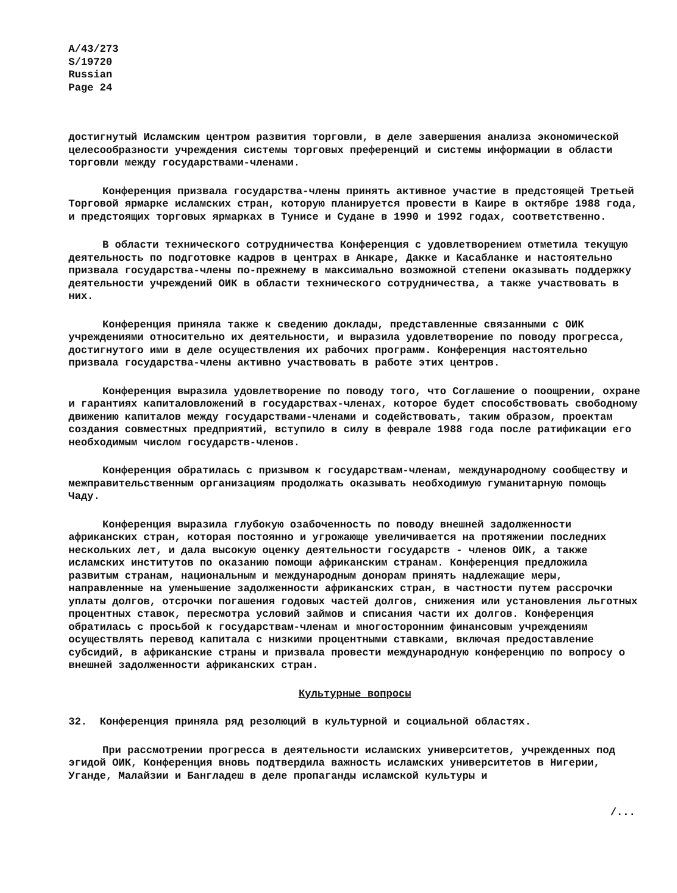A/43/273
S/19720
Russian
Page 24
достигнутый Исламским центром развития торговли, в деле завершения анализа экономической целесообразности учреждения системы торговых преференций и системы информации в области торговли между государствами-членами.
Конференция призвала государства-члены принять активное участие в предстоящей Третьей Торговой ярмарке исламских стран, которую планируется провести в Каире в октябре 1988 года, и предстоящих торговых ярмарках в Тунисе и Судане в 1990 и 1992 годах, соответственно.
В области технического сотрудничества Конференция с удовлетворением отметила текущую деятельность по подготовке кадров в центрах в Анкаре, Дакке и Касабланке и настоятельно призвала государства-члены по-прежнему в максимально возможной степени оказывать поддержку деятельности учреждений ОИК в области технического сотрудничества, а также участвовать в них.
Конференция приняла также к сведению доклады, представленные связанными с ОИК учреждениями относительно их деятельности, и выразила удовлетворение по поводу прогресса, достигнутого ими в деле осуществления их рабочих программ. Конференция настоятельно призвала государства-члены активно участвовать в работе этих центров.
Конференция выразила удовлетворение по поводу того, что Соглашение о поощрении, охране и гарантиях капиталовложений в государствах-членах, которое будет способствовать свободному движению капиталов между государствами-членами и содействовать, таким образом, проектам создания совместных предприятий, вступило в силу в феврале 1988 года после ратификации его необходимым числом государств-членов.
Конференция обратилась с призывом к государствам-членам, международному сообществу и межправительственным организациям продолжать оказывать необходимую гуманитарную помощь Чаду.
Конференция выразила глубокую озабоченность по поводу внешней задолженности африканских стран, которая постоянно и угрожающе увеличивается на протяжении последних нескольких лет, и дала высокую оценку деятельности государств - членов ОИК, а также исламских институтов по оказанию помощи африканским странам. Конференция предложила развитым странам, национальным и международным донорам принять надлежащие меры, направленные на уменьшение задолженности африканских стран, в частности путем рассрочки уплаты долгов, отсрочки погашения годовых частей долгов, снижения или установления льготных процентных ставок, пересмотра условий займов и списания части их долгов. Конференция обратилась с просьбой к государствам-членам и многосторонним финансовым учреждениям осуществлять перевод капитала с низкими процентными ставками, включая предоставление субсидий, в африканские страны и призвала провести международную конференцию по вопросу о внешней задолженности африканских стран.
Культурные вопросы
32. Конференция приняла ряд резолюций в культурной и социальной областях.
При рассмотрении прогресса в деятельности исламских университетов, учрежденных под эгидой ОИК, Конференция вновь подтвердила важность исламских университетов в Нигерии, Уганде, Малайзии и Бангладеш в деле пропаганды исламской культуры и
/...